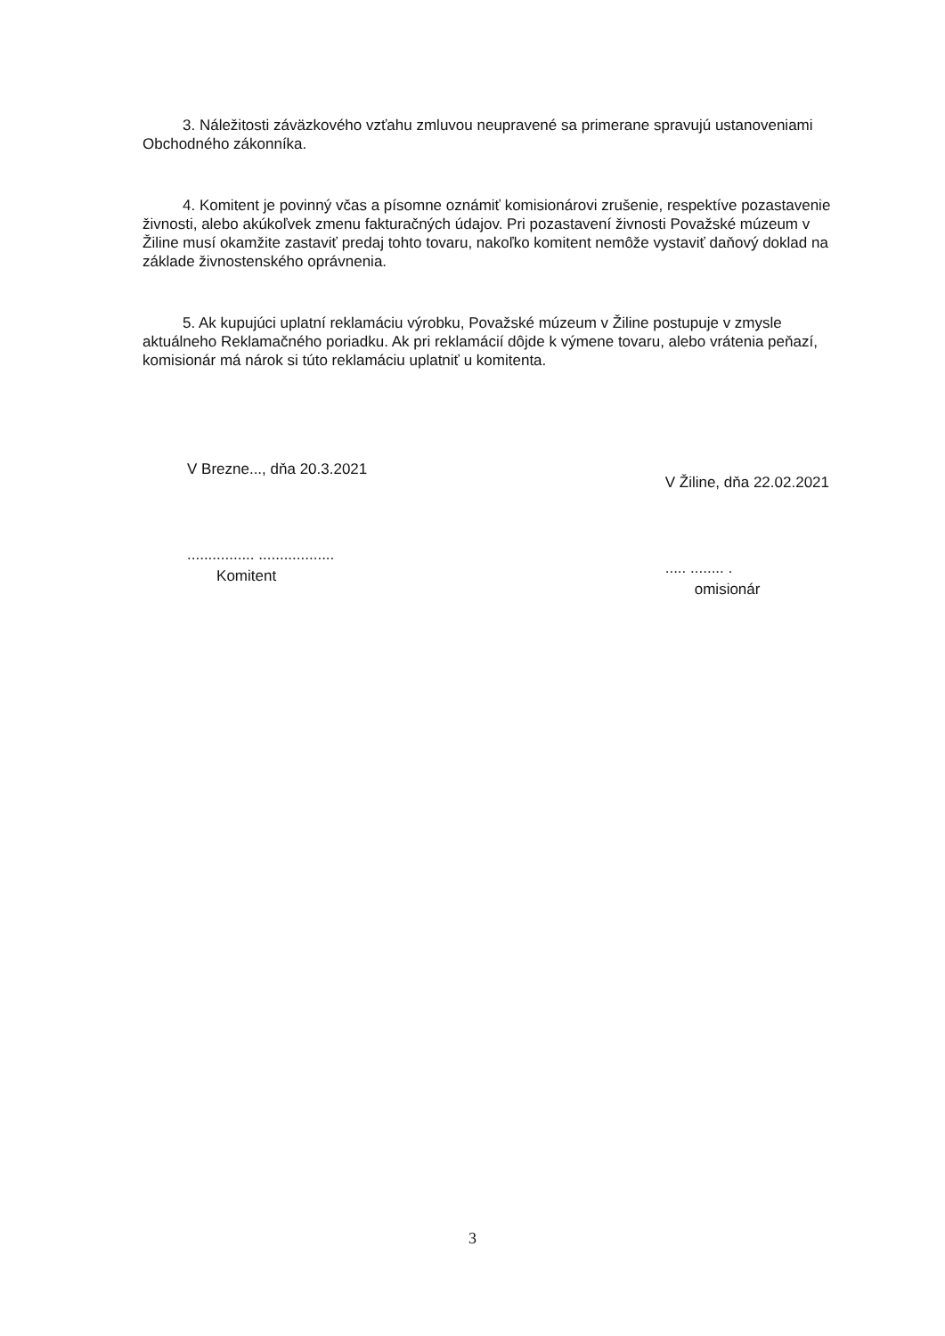3. Náležitosti záväzkového vzťahu zmluvou neupravené sa primerane spravujú ustanoveniami Obchodného zákonníka.
4. Komitent je povinný včas a písomne oznámiť komisionárovi zrušenie, respektíve pozastavenie živnosti, alebo akúkoľvek zmenu fakturačných údajov. Pri pozastavení živnosti Považské múzeum v Žiline musí okamžite zastaviť predaj tohto tovaru, nakoľko komitent nemôže vystaviť daňový doklad na základe živnostenského oprávnenia.
5. Ak kupujúci uplatní reklamáciu výrobku, Považské múzeum v Žiline postupuje v zmysle aktuálneho Reklamačného poriadku. Ak pri reklamácií dôjde k výmene tovaru, alebo vrátenia peňazí, komisionár má nárok si túto reklamáciu uplatniť u komitenta.
V Brezne..., dňa 20.3.2021
................ ..................
Komitent
V Žiline, dňa 22.02.2021
..... ........ .
omisionár
3